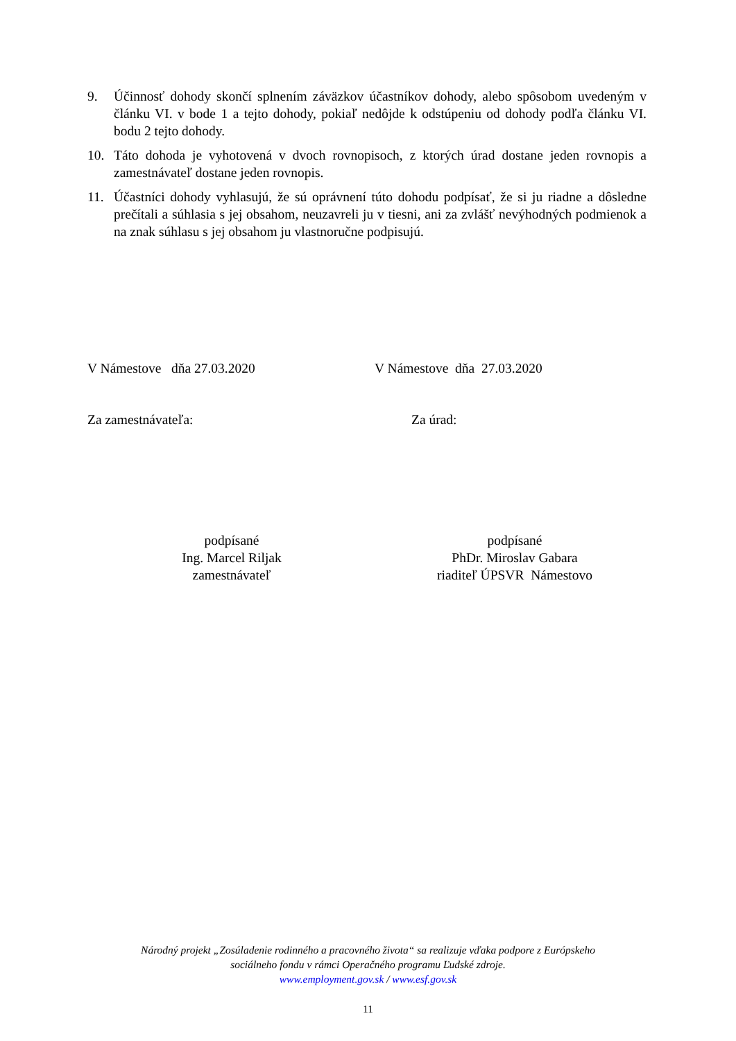9. Účinnosť dohody skončí splnením záväzkov účastníkov dohody, alebo spôsobom uvedeným v článku VI. v bode 1 a tejto dohody, pokiaľ nedôjde k odstúpeniu od dohody podľa článku VI. bodu 2 tejto dohody.
10. Táto dohoda je vyhotovená v dvoch rovnopisoch, z ktorých úrad dostane jeden rovnopis a zamestnávateľ dostane jeden rovnopis.
11. Účastníci dohody vyhlasujú, že sú oprávnení túto dohodu podpísať, že si ju riadne a dôsledne prečítali a súhlasia s jej obsahom, neuzavreli ju v tiesni, ani za zvlášť nevýhodných podmienok a na znak súhlasu s jej obsahom ju vlastnoručne podpisujú.
V Námestove dňa 27.03.2020 V Námestove dňa 27.03.2020
Za zamestnávateľa: Za úrad:
podpísané
Ing. Marcel Riljak
zamestnávateľ
podpísané
PhDr. Miroslav Gabara
riaditeľ ÚPSVR Námestovo
Národný projekt „Zosúladenie rodinného a pracovného života“ sa realizuje vďaka podpore z Európskeho
sociálneho fondu v rámci Operačného programu Ľudské zdroje.
www.employment.gov.sk / www.esf.gov.sk
11